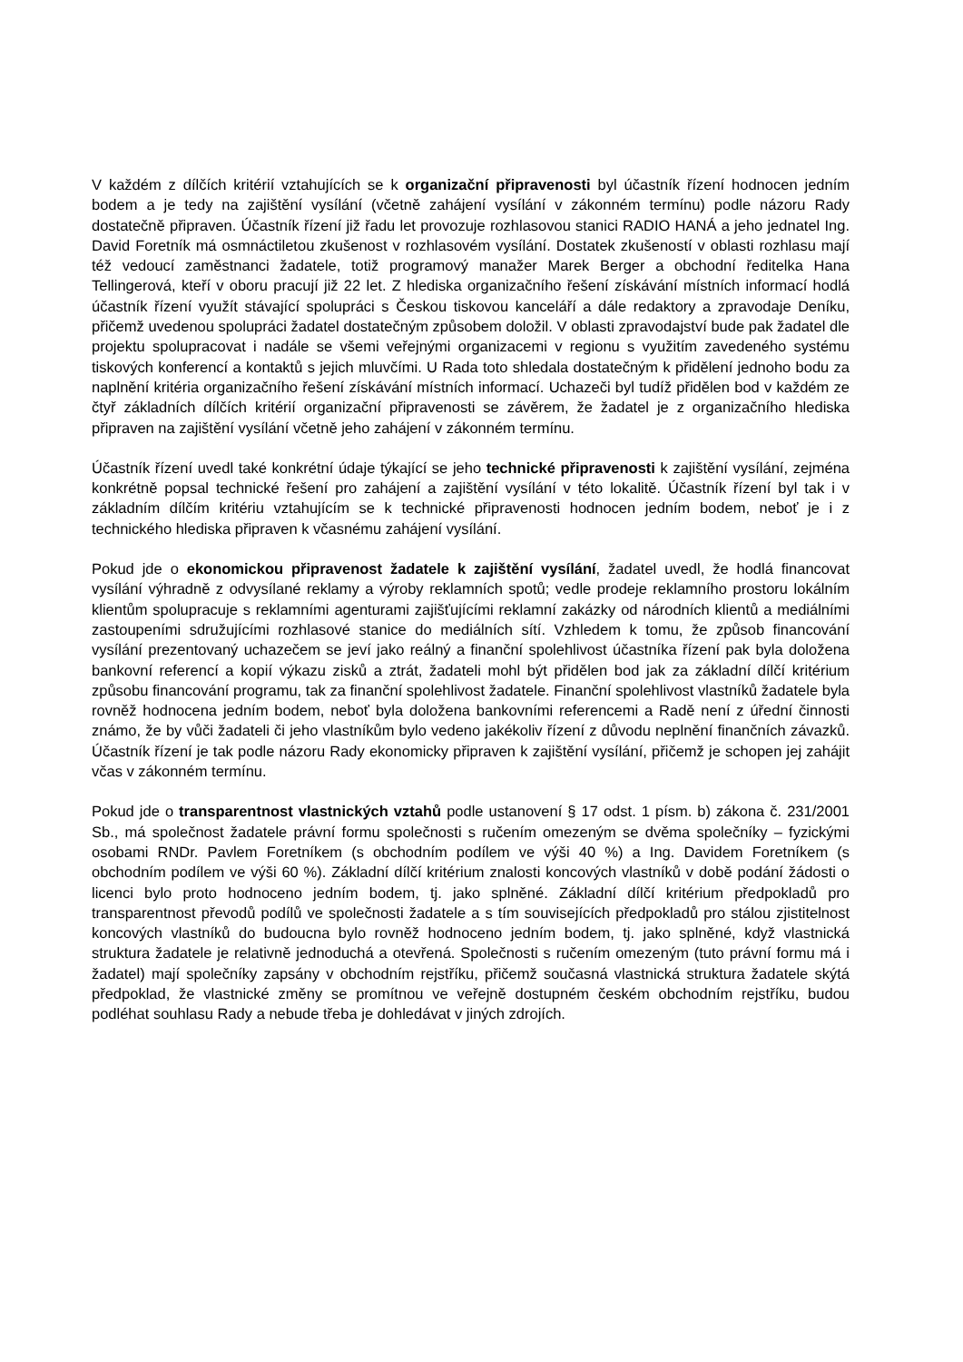V každém z dílčích kritérií vztahujících se k organizační připravenosti byl účastník řízení hodnocen jedním bodem a je tedy na zajištění vysílání (včetně zahájení vysílání v zákonném termínu) podle názoru Rady dostatečně připraven. Účastník řízení již řadu let provozuje rozhlasovou stanici RADIO HANÁ a jeho jednatel Ing. David Foretník má osmnáctiletou zkušenost v rozhlasovém vysílání. Dostatek zkušeností v oblasti rozhlasu mají též vedoucí zaměstnanci žadatele, totiž programový manažer Marek Berger a obchodní ředitelka Hana Tellingerová, kteří v oboru pracují již 22 let. Z hlediska organizačního řešení získávání místních informací hodlá účastník řízení využít stávající spolupráci s Českou tiskovou kanceláří a dále redaktory a zpravodaje Deníku, přičemž uvedenou spolupráci žadatel dostatečným způsobem doložil. V oblasti zpravodajství bude pak žadatel dle projektu spolupracovat i nadále se všemi veřejnými organizacemi v regionu s využitím zavedeného systému tiskových konferencí a kontaktů s jejich mluvčími. U Rada toto shledala dostatečným k přidělení jednoho bodu za naplnění kritéria organizačního řešení získávání místních informací. Uchazeči byl tudíž přidělen bod v každém ze čtyř základních dílčích kritérií organizační připravenosti se závěrem, že žadatel je z organizačního hlediska připraven na zajištění vysílání včetně jeho zahájení v zákonném termínu.
Účastník řízení uvedl také konkrétní údaje týkající se jeho technické připravenosti k zajištění vysílání, zejména konkrétně popsal technické řešení pro zahájení a zajištění vysílání v této lokalitě. Účastník řízení byl tak i v základním dílčím kritériu vztahujícím se k technické připravenosti hodnocen jedním bodem, neboť je i z technického hlediska připraven k včasnému zahájení vysílání.
Pokud jde o ekonomickou připravenost žadatele k zajištění vysílání, žadatel uvedl, že hodlá financovat vysílání výhradně z odvysílané reklamy a výroby reklamních spotů; vedle prodeje reklamního prostoru lokálním klientům spolupracuje s reklamními agenturami zajišťujícími reklamní zakázky od národních klientů a mediálními zastoupeními sdružujícími rozhlasové stanice do mediálních sítí. Vzhledem k tomu, že způsob financování vysílání prezentovaný uchazečem se jeví jako reálný a finanční spolehlivost účastníka řízení pak byla doložena bankovní referencí a kopií výkazu zisků a ztrát, žadateli mohl být přidělen bod jak za základní dílčí kritérium způsobu financování programu, tak za finanční spolehlivost žadatele. Finanční spolehlivost vlastníků žadatele byla rovněž hodnocena jedním bodem, neboť byla doložena bankovními referencemi a Radě není z úřední činnosti známo, že by vůči žadateli či jeho vlastníkům bylo vedeno jakékoliv řízení z důvodu neplnění finančních závazků. Účastník řízení je tak podle názoru Rady ekonomicky připraven k zajištění vysílání, přičemž je schopen jej zahájit včas v zákonném termínu.
Pokud jde o transparentnost vlastnických vztahů podle ustanovení § 17 odst. 1 písm. b) zákona č. 231/2001 Sb., má společnost žadatele právní formu společnosti s ručením omezeným se dvěma společníky – fyzickými osobami RNDr. Pavlem Foretníkem (s obchodním podílem ve výši 40 %) a Ing. Davidem Foretníkem (s obchodním podílem ve výši 60 %). Základní dílčí kritérium znalosti koncových vlastníků v době podání žádosti o licenci bylo proto hodnoceno jedním bodem, tj. jako splněné. Základní dílčí kritérium předpokladů pro transparentnost převodů podílů ve společnosti žadatele a s tím souvisejících předpokladů pro stálou zjistitelnost koncových vlastníků do budoucna bylo rovněž hodnoceno jedním bodem, tj. jako splněné, když vlastnická struktura žadatele je relativně jednoduchá a otevřená. Společnosti s ručením omezeným (tuto právní formu má i žadatel) mají společníky zapsány v obchodním rejstříku, přičemž současná vlastnická struktura žadatele skýtá předpoklad, že vlastnické změny se promítnou ve veřejně dostupném českém obchodním rejstříku, budou podléhat souhlasu Rady a nebude třeba je dohledávat v jiných zdrojích.